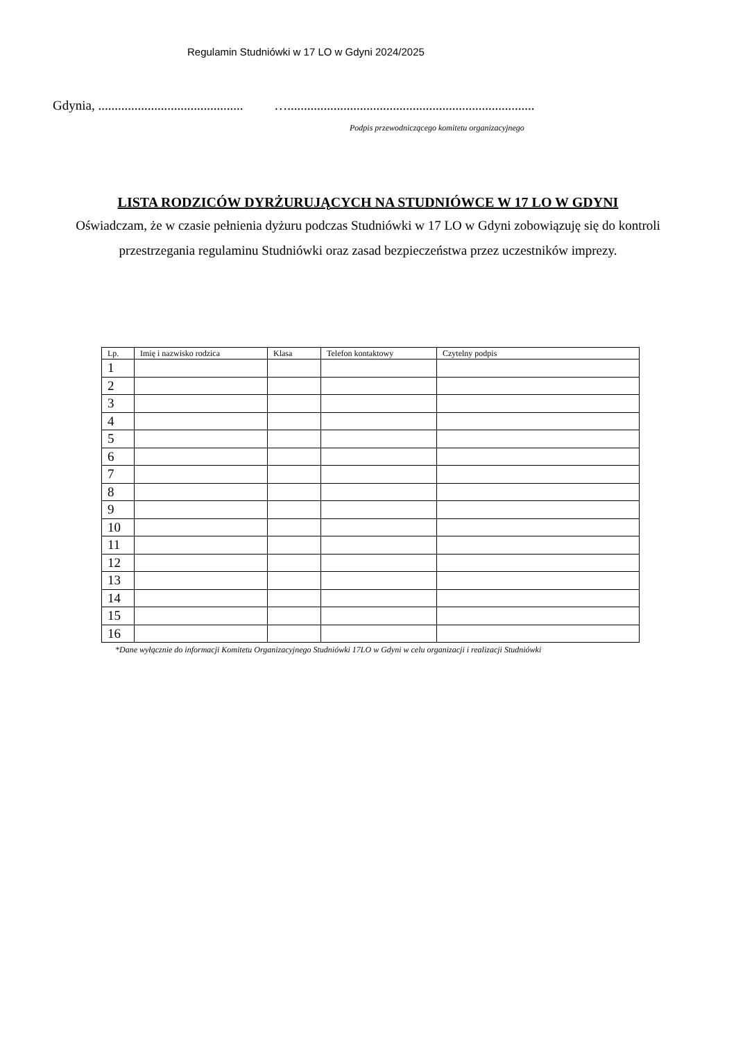Regulamin Studniówki w 17 LO w Gdyni 2024/2025
Gdynia, ............................................ …...........................................................................
Podpis przewodniczącego komitetu organizacyjnego
LISTA RODZICÓW DYRŻURUJĄCYCH NA STUDNIÓWCE W 17 LO W GDYNI
Oświadczam, że w czasie pełnienia dyżuru podczas Studniówki w 17 LO w Gdyni zobowiązuję się do kontroli przestrzegania regulaminu Studniówki oraz zasad bezpieczeństwa przez uczestników imprezy.
| Lp. | Imię i nazwisko rodzica | Klasa | Telefon kontaktowy | Czytelny podpis |
| --- | --- | --- | --- | --- |
| 1 | | | | |
| 2 | | | | |
| 3 | | | | |
| 4 | | | | |
| 5 | | | | |
| 6 | | | | |
| 7 | | | | |
| 8 | | | | |
| 9 | | | | |
| 10 | | | | |
| 11 | | | | |
| 12 | | | | |
| 13 | | | | |
| 14 | | | | |
| 15 | | | | |
| 16 | | | | |
*Dane wyłącznie do informacji Komitetu Organizacyjnego Studniówki 17LO w Gdyni w celu organizacji i realizacji Studniówki